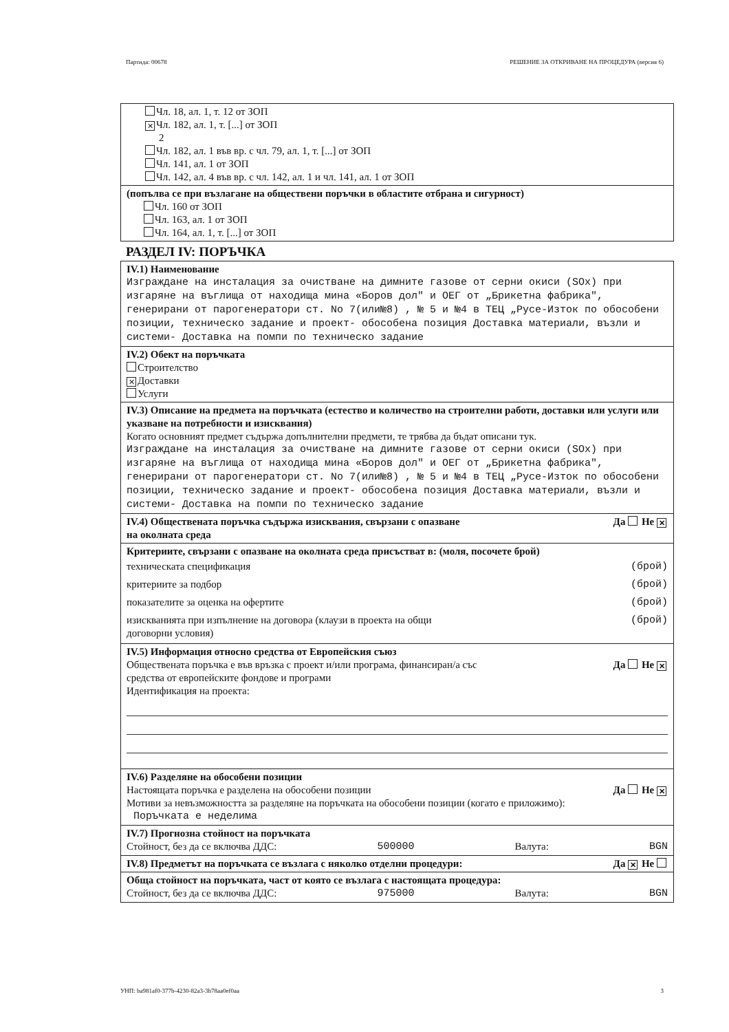Партида: 00678 РЕШЕНИЕ ЗА ОТКРИВАНЕ НА ПРОЦЕДУРА (версия 6)
Чл. 18, ал. 1, т. 12 от ЗОП
✕ Чл. 182, ал. 1, т. [...] от ЗОП
2
Чл. 182, ал. 1 във вр. с чл. 79, ал. 1, т. [...] от ЗОП
Чл. 141, ал. 1 от ЗОП
Чл. 142, ал. 4 във вр. с чл. 142, ал. 1 и чл. 141, ал. 1 от ЗОП
(попълва се при възлагане на обществени поръчки в областите отбрана и сигурност)
Чл. 160 от ЗОП
Чл. 163, ал. 1 от ЗОП
Чл. 164, ал. 1, т. [...] от ЗОП
РАЗДЕЛ IV: ПОРЪЧКА
IV.1) Наименование
Изграждане на инсталация за очистване на димните газове от серни окиси (SOx) при изгаряне на въглища от находища мина «Боров дол" и ОЕГ от „Брикетна фабрика", генерирани от парогенератори ст. No 7(или№8) , № 5 и №4 в ТЕЦ „Русе-Изток по обособени позиции, техническо задание и проект- обособена позиция Доставка материали, възли и системи- Доставка на помпи по техническо задание
IV.2) Обект на поръчката
Строителство
✕ Доставки
Услуги
IV.3) Описание на предмета на поръчката (естество и количество на строителни работи, доставки или услуги или указване на потребности и изисквания)
Когато основният предмет съдържа допълнителни предмети, те трябва да бъдат описани тук.
Изграждане на инсталация за очистване на димните газове от серни окиси (SOx) при изгаряне на въглища от находища мина «Боров дол" и ОЕГ от „Брикетна фабрика", генерирани от парогенератори ст. No 7(или№8) , № 5 и №4 в ТЕЦ „Русе-Изток по обособени позиции, техническо задание и проект- обособена позиция Доставка материали, възли и системи- Доставка на помпи по техническо задание
IV.4) Обществената поръчка съдържа изисквания, свързани с опазване
на околната среда Да Не ✕
Критериите, свързани с опазване на околната среда присъстват в: (моля, посочете брой)
техническата спецификация (брой)
критериите за подбор (брой)
показателите за оценка на офертите (брой)
изискванията при изпълнение на договора (клаузи в проекта на общи
договорни условия) (брой)
IV.5) Информация относно средства от Европейския съюз
Обществената поръчка е във връзка с проект и/или програма, финансиран/а със
средства от европейските фондове и програми Да Не ✕
Идентификация на проекта:
IV.6) Разделяне на обособени позиции
Настоящата поръчка е разделена на обособени позиции Да Не ✕
Мотиви за невъзможността за разделяне на поръчката на обособени позиции (когато е приложимо):
Поръчката е неделима
IV.7) Прогнозна стойност на поръчката
Стойност, без да се включва ДДС: 500000 Валута: BGN
IV.8) Предметът на поръчката се възлага с няколко отделни процедури: Да ✕ Не
Обща стойност на поръчката, част от която се възлага с настоящата процедура:
Стойност, без да се включва ДДС: 975000 Валута: BGN
УНП: ba981af0-377b-4230-82a3-3b78aa0ef0aa 3